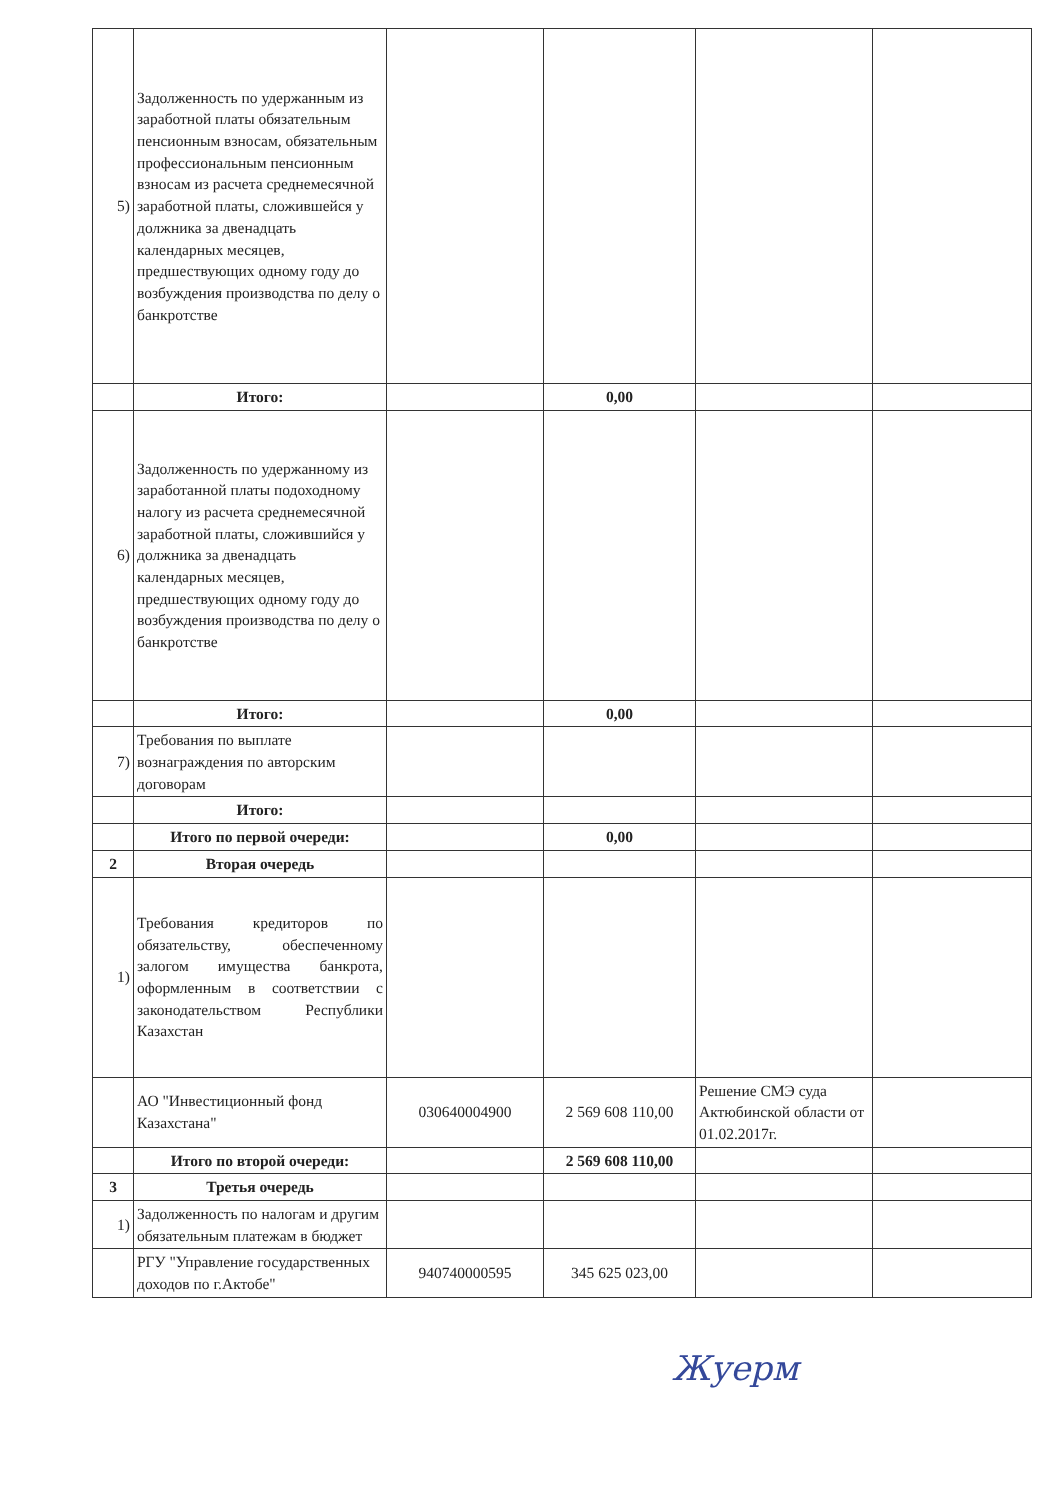| 5) | Задолженность по удержанным из заработной платы обязательным пенсионным взносам, обязательным профессиональным пенсионным взносам из расчета среднемесячной заработной платы, сложившейся у должника за двенадцать календарных месяцев, предшествующих одному году до возбуждения производства по делу о банкротстве | | | | |
| | Итого: | | 0,00 | | |
| 6) | Задолженность по удержанному из заработанной платы подоходному налогу из расчета среднемесячной заработной платы, сложившийся у должника за двенадцать календарных месяцев, предшествующих одному году до возбуждения производства по делу о банкротстве | | | | |
| | Итого: | | 0,00 | | |
| 7) | Требования по выплате вознаграждения по авторским договорам | | | | |
| | Итого: | | | | |
| | Итого по первой очереди: | | 0,00 | | |
| 2 | Вторая очередь | | | | |
| 1) | Требования кредиторов по обязательству, обеспеченному залогом имущества банкрота, оформленным в соответствии с законодательством Республики Казахстан | | | | |
| | АО "Инвестиционный фонд Казахстана" | 030640004900 | 2 569 608 110,00 | Решение СМЭ суда Актюбинской области от 01.02.2017г. | |
| | Итого по второй очереди: | | 2 569 608 110,00 | | |
| 3 | Третья очередь | | | | |
| 1) | Задолженность по налогам и другим обязательным платежам в бюджет | | | | |
| | РГУ "Управление государственных доходов по г.Актобе" | 940740000595 | 345 625 023,00 | | |
Жуерм